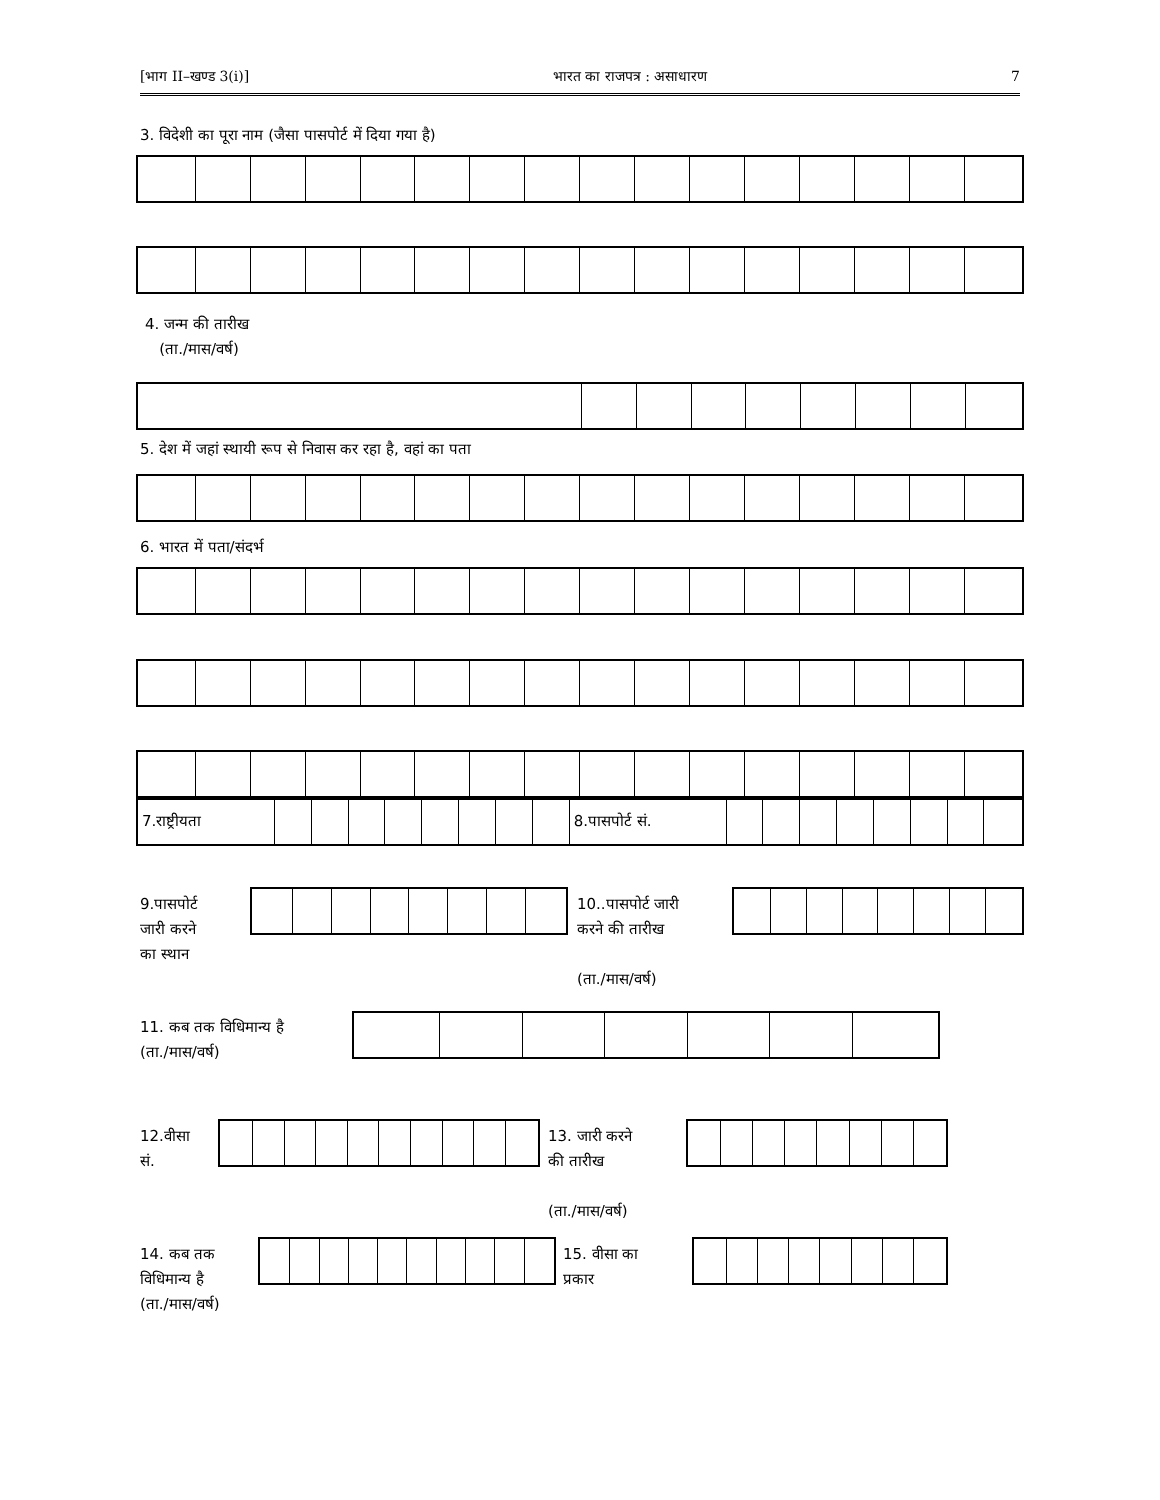[भाग II–खण्ड 3(i)] भारत का राजपत्र : असाधारण 7
3. विदेशी का पूरा नाम (जैसा पासपोर्ट में दिया गया है)
4. जन्म की तारीख
(ता./मास/वर्ष)
5. देश में जहां स्थायी रूप से निवास कर रहा है, वहां का पता
6. भारत में पता/संदर्भ
| 7.राष्ट्रीयता | | | | | | | | | 8.पासपोर्ट सं. | | | | | | | | |
9.पासपोर्ट
जारी करने
का स्थान
10..पासपोर्ट जारी
करने की तारीख
(ता./मास/वर्ष)
11. कब तक विधिमान्य है
(ता./मास/वर्ष)
12.वीसा
सं.
13. जारी करने
की तारीख
(ता./मास/वर्ष)
14. कब तक
विधिमान्य है
(ता./मास/वर्ष)
15. वीसा का
प्रकार